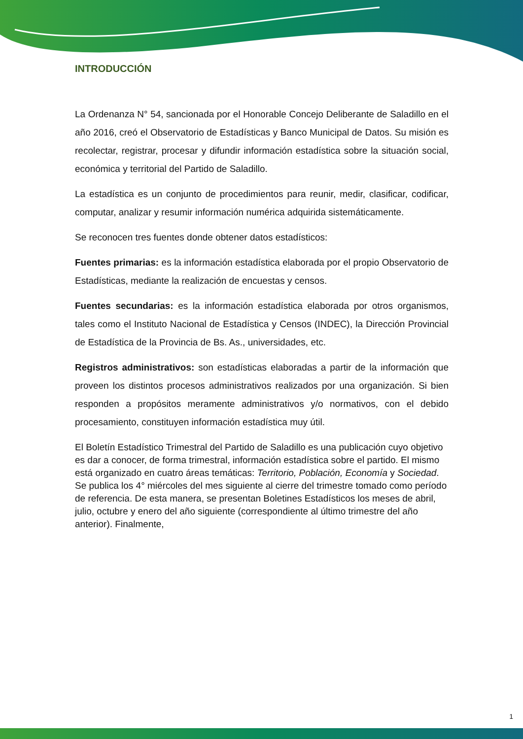INTRODUCCIÓN
La Ordenanza N° 54, sancionada por el Honorable Concejo Deliberante de Saladillo en el año 2016, creó el Observatorio de Estadísticas y Banco Municipal de Datos. Su misión es recolectar, registrar, procesar y difundir información estadística sobre la situación social, económica y territorial del Partido de Saladillo.
La estadística es un conjunto de procedimientos para reunir, medir, clasificar, codificar, computar, analizar y resumir información numérica adquirida sistemáticamente.
Se reconocen tres fuentes donde obtener datos estadísticos:
Fuentes primarias: es la información estadística elaborada por el propio Observatorio de Estadísticas, mediante la realización de encuestas y censos.
Fuentes secundarias: es la información estadística elaborada por otros organismos, tales como el Instituto Nacional de Estadística y Censos (INDEC), la Dirección Provincial de Estadística de la Provincia de Bs. As., universidades, etc.
Registros administrativos: son estadísticas elaboradas a partir de la información que proveen los distintos procesos administrativos realizados por una organización. Si bien responden a propósitos meramente administrativos y/o normativos, con el debido procesamiento, constituyen información estadística muy útil.
El Boletín Estadístico Trimestral del Partido de Saladillo es una publicación cuyo objetivo es dar a conocer, de forma trimestral, información estadística sobre el partido. El mismo está organizado en cuatro áreas temáticas: Territorio, Población, Economía y Sociedad. Se publica los 4° miércoles del mes siguiente al cierre del trimestre tomado como período de referencia. De esta manera, se presentan Boletines Estadísticos los meses de abril, julio, octubre y enero del año siguiente (correspondiente al último trimestre del año anterior). Finalmente,
1